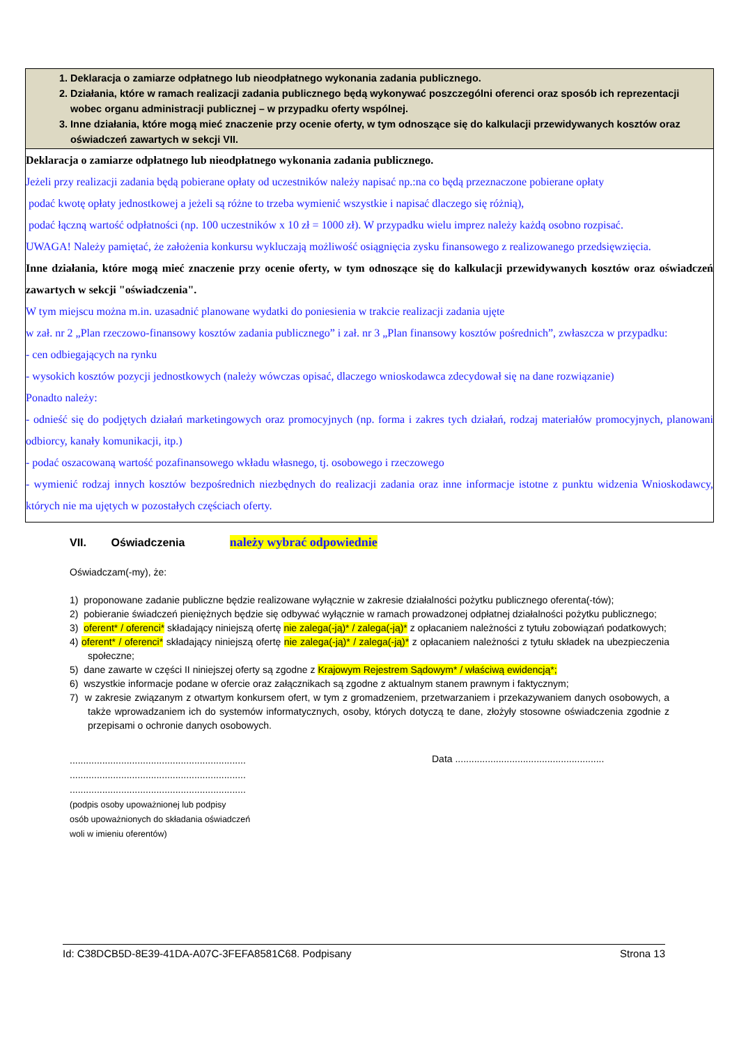| 1. Deklaracja o zamiarze odpłatnego lub nieodpłatnego wykonania zadania publicznego. 2. Działania, które w ramach realizacji zadania publicznego będą wykonywać poszczególni oferenci oraz sposób ich reprezentacji wobec organu administracji publicznej – w przypadku oferty wspólnej. 3. Inne działania, które mogą mieć znaczenie przy ocenie oferty, w tym odnoszące się do kalkulacji przewidywanych kosztów oraz oświadczeń zawartych w sekcji VII. |
| Deklaracja o zamiarze odpłatnego lub nieodpłatnego wykonania zadania publicznego. Jeżeli przy realizacji zadania będą pobierane opłaty od uczestników należy napisać np.:na co będą przeznaczone pobierane opłaty podać kwotę opłaty jednostkowej a jeżeli są różne to trzeba wymienić wszystkie i napisać dlaczego się różnią), podać łączną wartość odpłatności (np. 100 uczestników x 10 zł = 1000 zł). W przypadku wielu imprez należy każdą osobno rozpisać. UWAGA! Należy pamiętać, że założenia konkursu wykluczają możliwość osiągnięcia zysku finansowego z realizowanego przedsięwzięcia. Inne działania, które mogą mieć znaczenie przy ocenie oferty, w tym odnoszące się do kalkulacji przewidywanych kosztów oraz oświadczeń zawartych w sekcji "oświadczenia". W tym miejscu można m.in. uzasadnić planowane wydatki do poniesienia w trakcie realizacji zadania ujęte w zał. nr 2 „Plan rzeczowo-finansowy kosztów zadania publicznego” i zał. nr 3 „Plan finansowy kosztów pośrednich”, zwłaszcza w przypadku: - cen odbiegających na rynku - wysokich kosztów pozycji jednostkowych (należy wówczas opisać, dlaczego wnioskodawca zdecydował się na dane rozwiązanie) Ponadto należy: - odnieść się do podjętych działań marketingowych oraz promocyjnych (np. forma i zakres tych działań, rodzaj materiałów promocyjnych, planowani odbiorcy, kanały komunikacji, itp.) - podać oszacowaną wartość pozafinansowego wkładu własnego, tj. osobowego i rzeczowego - wymienić rodzaj innych kosztów bezpośrednich niezbędnych do realizacji zadania oraz inne informacje istotne z punktu widzenia Wnioskodawcy, których nie ma ujętych w pozostałych częściach oferty. |
VII. Oświadczenia należy wybrać odpowiednie
Oświadczam(-my), że:
1) proponowane zadanie publiczne będzie realizowane wyłącznie w zakresie działalności pożytku publicznego oferenta(-tów);
2) pobieranie świadczeń pieniężnych będzie się odbywać wyłącznie w ramach prowadzonej odpłatnej działalności pożytku publicznego;
3) oferent* / oferenci* składający niniejszą ofertę nie zalega(-ją)* / zalega(-ją)* z opłacaniem należności z tytułu zobowiązań podatkowych;
4) oferent* / oferenci* składający niniejszą ofertę nie zalega(-ją)* / zalega(-ją)* z opłacaniem należności z tytułu składek na ubezpieczenia społeczne;
5) dane zawarte w części II niniejszej oferty są zgodne z Krajowym Rejestrem Sądowym* / właściwą ewidencją*;
6) wszystkie informacje podane w ofercie oraz załącznikach są zgodne z aktualnym stanem prawnym i faktycznym;
7) w zakresie związanym z otwartym konkursem ofert, w tym z gromadzeniem, przetwarzaniem i przekazywaniem danych osobowych, a także wprowadzaniem ich do systemów informatycznych, osoby, których dotyczą te dane, złożyły stosowne oświadczenia zgodnie z przepisami o ochronie danych osobowych.
.................................................................
.................................................................
.................................................................
(podpis osoby upoważnionej lub podpisy
osób upoważnionych do składania oświadczeń
woli w imieniu oferentów)
Data .......................................................
Id: C38DCB5D-8E39-41DA-A07C-3FEFA8581C68. Podpisany Strona 13